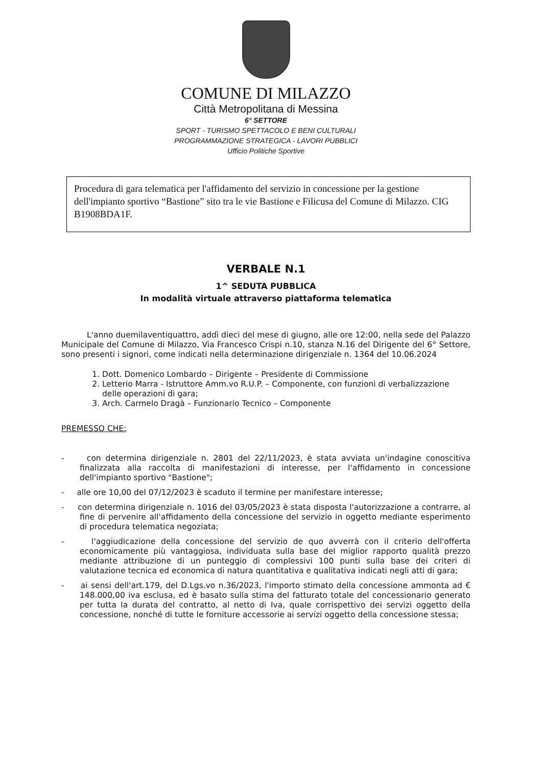COMUNE DI MILAZZO
Città Metropolitana di Messina
6° SETTORE
SPORT - TURISMO SPETTACOLO E BENI CULTURALI
PROGRAMMAZIONE STRATEGICA - LAVORI PUBBLICI
Ufficio Politiche Sportive
Procedura di gara telematica per l'affidamento del servizio in concessione per la gestione dell'impianto sportivo “Bastione” sito tra le vie Bastione e Filicusa del Comune di Milazzo. CIG B1908BDA1F.
VERBALE N.1
1^ SEDUTA PUBBLICA
In modalità virtuale attraverso piattaforma telematica
L'anno duemilaventiquattro, addì dieci del mese di giugno, alle ore 12:00, nella sede del Palazzo Municipale del Comune di Milazzo, Via Francesco Crispi n.10, stanza N.16 del Dirigente del 6° Settore, sono presenti i signori, come indicati nella determinazione dirigenziale n. 1364 del 10.06.2024
1. Dott. Domenico Lombardo – Dirigente – Presidente di Commissione
2. Letterio Marra - Istruttore Amm.vo R.U.P. – Componente, con funzioni di verbalizzazione delle operazioni di gara;
3. Arch. Carmelo Dragà – Funzionario Tecnico – Componente
PREMESSO CHE:
- con determina dirigenziale n. 2801 del 22/11/2023, è stata avviata un'indagine conoscitiva finalizzata alla raccolta di manifestazioni di interesse, per l'affidamento in concessione dell'impianto sportivo "Bastione";
- alle ore 10,00 del 07/12/2023 è scaduto il termine per manifestare interesse;
- con determina dirigenziale n. 1016 del 03/05/2023 è stata disposta l'autorizzazione a contrarre, al fine di pervenire all'affidamento della concessione del servizio in oggetto mediante esperimento di procedura telematica negoziata;
- l'aggiudicazione della concessione del servizio de quo avverrà con il criterio dell'offerta economicamente più vantaggiosa, individuata sulla base del miglior rapporto qualità prezzo mediante attribuzione di un punteggio di complessivi 100 punti sulla base dei criteri di valutazione tecnica ed economica di natura quantitativa e qualitativa indicati negli atti di gara;
- ai sensi dell'art.179, del D.Lgs.vo n.36/2023, l'importo stimato della concessione ammonta ad € 148.000,00 iva esclusa, ed è basato sulla stima del fatturato totale del concessionario generato per tutta la durata del contratto, al netto di Iva, quale corrispettivo dei servizi oggetto della concessione, nonché di tutte le forniture accessorie ai servizi oggetto della concessione stessa;